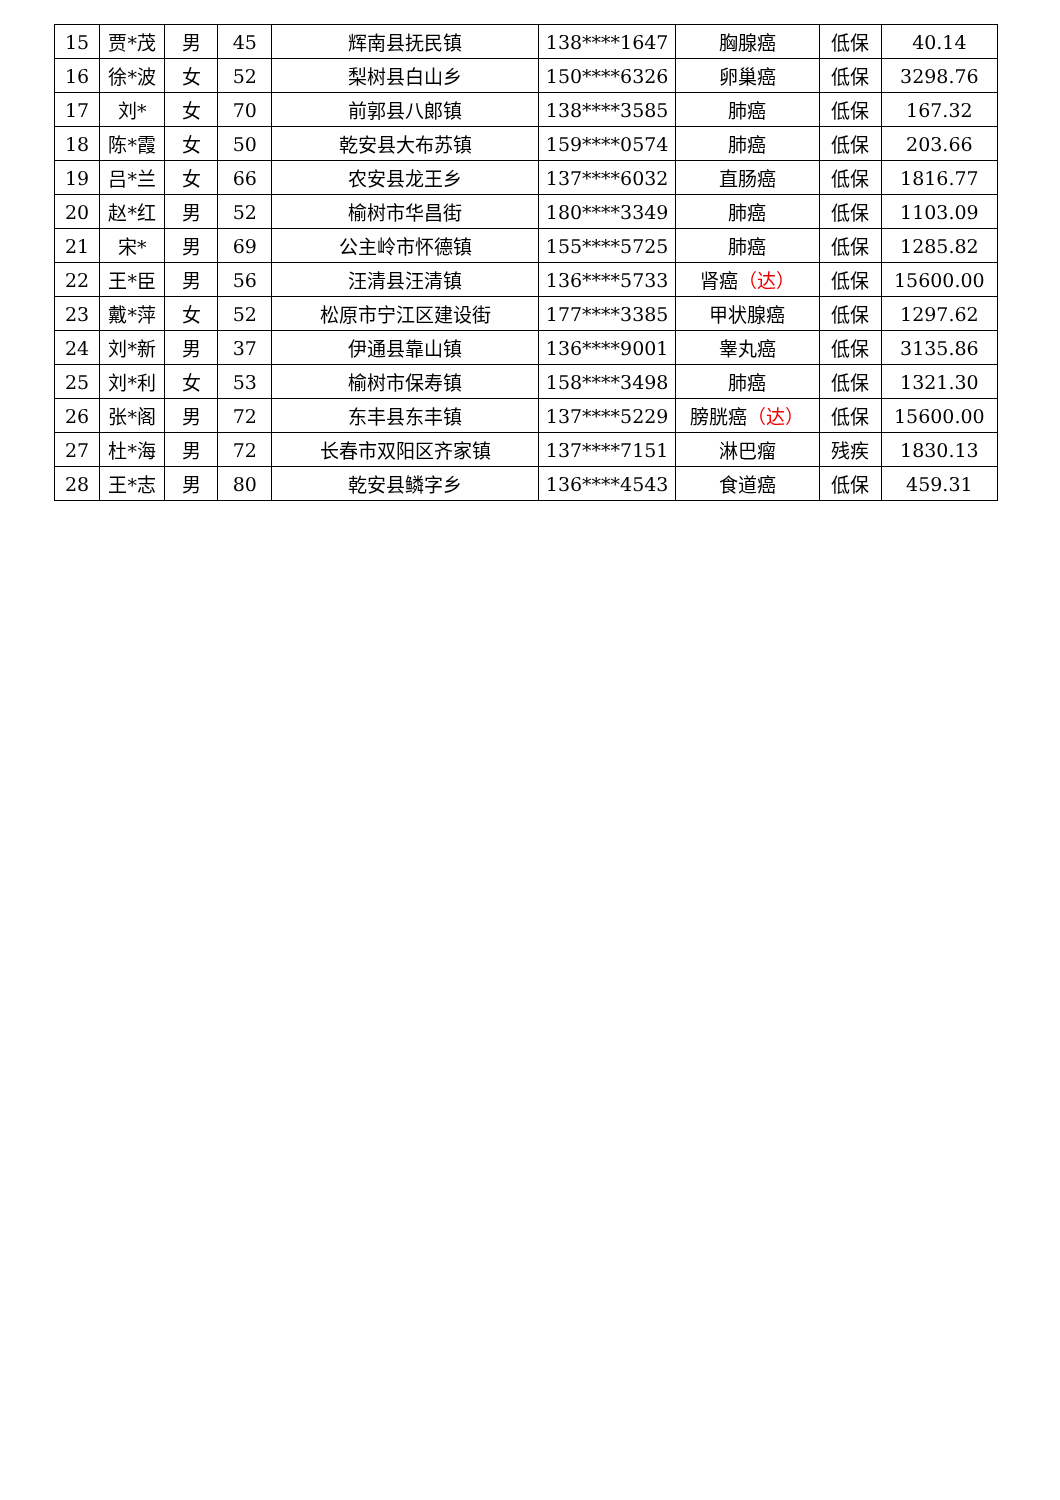| 15 | 贾*茂 | 男 | 45 | 辉南县抚民镇 | 138****1647 | 胸腺癌 | 低保 | 40.14 |
| 16 | 徐*波 | 女 | 52 | 梨树县白山乡 | 150****6326 | 卵巢癌 | 低保 | 3298.76 |
| 17 | 刘* | 女 | 70 | 前郭县八郎镇 | 138****3585 | 肺癌 | 低保 | 167.32 |
| 18 | 陈*霞 | 女 | 50 | 乾安县大布苏镇 | 159****0574 | 肺癌 | 低保 | 203.66 |
| 19 | 吕*兰 | 女 | 66 | 农安县龙王乡 | 137****6032 | 直肠癌 | 低保 | 1816.77 |
| 20 | 赵*红 | 男 | 52 | 榆树市华昌街 | 180****3349 | 肺癌 | 低保 | 1103.09 |
| 21 | 宋* | 男 | 69 | 公主岭市怀德镇 | 155****5725 | 肺癌 | 低保 | 1285.82 |
| 22 | 王*臣 | 男 | 56 | 汪清县汪清镇 | 136****5733 | 肾癌 （达） | 低保 | 15600.00 |
| 23 | 戴*萍 | 女 | 52 | 松原市宁江区建设街 | 177****3385 | 甲状腺癌 | 低保 | 1297.62 |
| 24 | 刘*新 | 男 | 37 | 伊通县靠山镇 | 136****9001 | 睾丸癌 | 低保 | 3135.86 |
| 25 | 刘*利 | 女 | 53 | 榆树市保寿镇 | 158****3498 | 肺癌 | 低保 | 1321.30 |
| 26 | 张*阁 | 男 | 72 | 东丰县东丰镇 | 137****5229 | 膀胱癌 （达） | 低保 | 15600.00 |
| 27 | 杜*海 | 男 | 72 | 长春市双阳区齐家镇 | 137****7151 | 淋巴瘤 | 残疾 | 1830.13 |
| 28 | 王*志 | 男 | 80 | 乾安县鳞字乡 | 136****4543 | 食道癌 | 低保 | 459.31 |